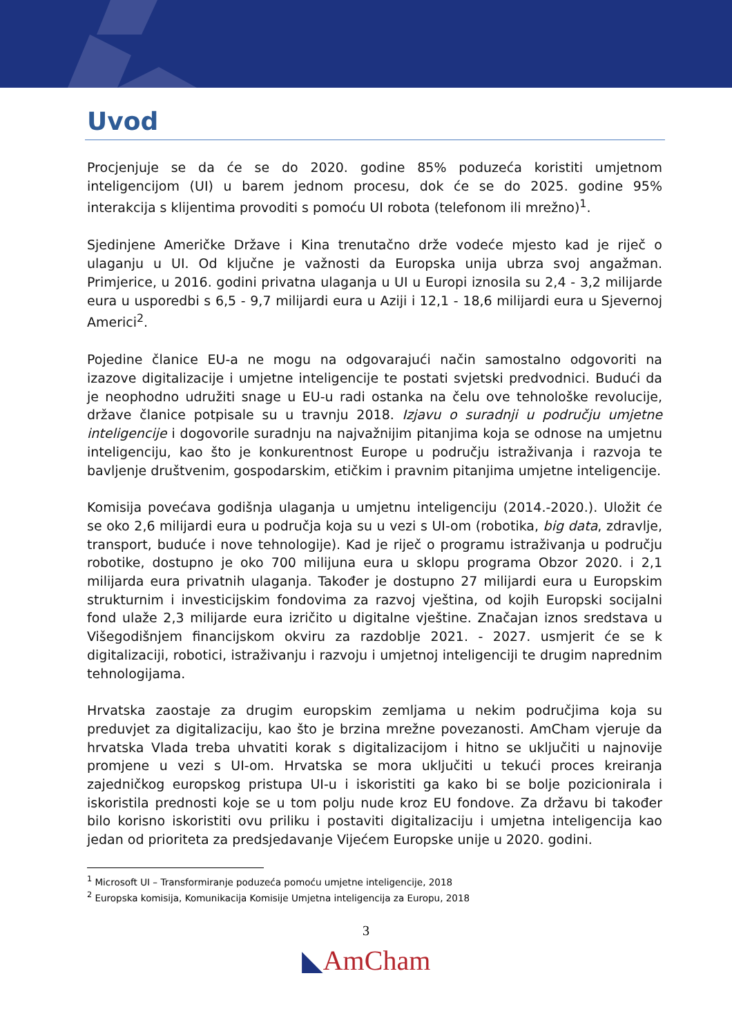Uvod
Procjenjuje se da će se do 2020. godine 85% poduzeća koristiti umjetnom inteligencijom (UI) u barem jednom procesu, dok će se do 2025. godine 95% interakcija s klijentima provoditi s pomoću UI robota (telefonom ili mrežno)<sup>1</sup>.
Sjedinjene Američke Države i Kina trenutačno drže vodeće mjesto kad je riječ o ulaganju u UI. Od ključne je važnosti da Europska unija ubrza svoj angažman. Primjerice, u 2016. godini privatna ulaganja u UI u Europi iznosila su 2,4 - 3,2 milijarde eura u usporedbi s 6,5 - 9,7 milijardi eura u Aziji i 12,1 - 18,6 milijardi eura u Sjevernoj Americi<sup>2</sup>.
Pojedine članice EU-a ne mogu na odgovarajući način samostalno odgovoriti na izazove digitalizacije i umjetne inteligencije te postati svjetski predvodnici. Budući da je neophodno udružiti snage u EU-u radi ostanka na čelu ove tehnološke revolucije, države članice potpisale su u travnju 2018. Izjavu o suradnji u području umjetne inteligencije i dogovorile suradnju na najvažnijim pitanjima koja se odnose na umjetnu inteligenciju, kao što je konkurentnost Europe u području istraživanja i razvoja te bavljenje društvenim, gospodarskim, etičkim i pravnim pitanjima umjetne inteligencije.
Komisija povećava godišnja ulaganja u umjetnu inteligenciju (2014.-2020.). Uložit će se oko 2,6 milijardi eura u područja koja su u vezi s UI-om (robotika, big data, zdravlje, transport, buduće i nove tehnologije). Kad je riječ o programu istraživanja u području robotike, dostupno je oko 700 milijuna eura u sklopu programa Obzor 2020. i 2,1 milijarda eura privatnih ulaganja. Također je dostupno 27 milijardi eura u Europskim strukturnim i investicijskim fondovima za razvoj vještina, od kojih Europski socijalni fond ulaže 2,3 milijarde eura izričito u digitalne vještine. Značajan iznos sredstava u Višegodišnjem financijskom okviru za razdoblje 2021. - 2027. usmjerit će se k digitalizaciji, robotici, istraživanju i razvoju i umjetnoj inteligenciji te drugim naprednim tehnologijama.
Hrvatska zaostaje za drugim europskim zemljama u nekim područjima koja su preduvjet za digitalizaciju, kao što je brzina mrežne povezanosti. AmCham vjeruje da hrvatska Vlada treba uhvatiti korak s digitalizacijom i hitno se uključiti u najnovije promjene u vezi s UI-om. Hrvatska se mora uključiti u tekući proces kreiranja zajedničkog europskog pristupa UI-u i iskoristiti ga kako bi se bolje pozicionirala i iskoristila prednosti koje se u tom polju nude kroz EU fondove. Za državu bi također bilo korisno iskoristiti ovu priliku i postaviti digitalizaciju i umjetna inteligencija kao jedan od prioriteta za predsjedavanje Vijećem Europske unije u 2020. godini.
<sup>1</sup> Microsoft UI – Transformiranje poduzeća pomoću umjetne inteligencije, 2018
<sup>2</sup> Europska komisija, Komunikacija Komisije Umjetna inteligencija za Europu, 2018
3
◣AmCham